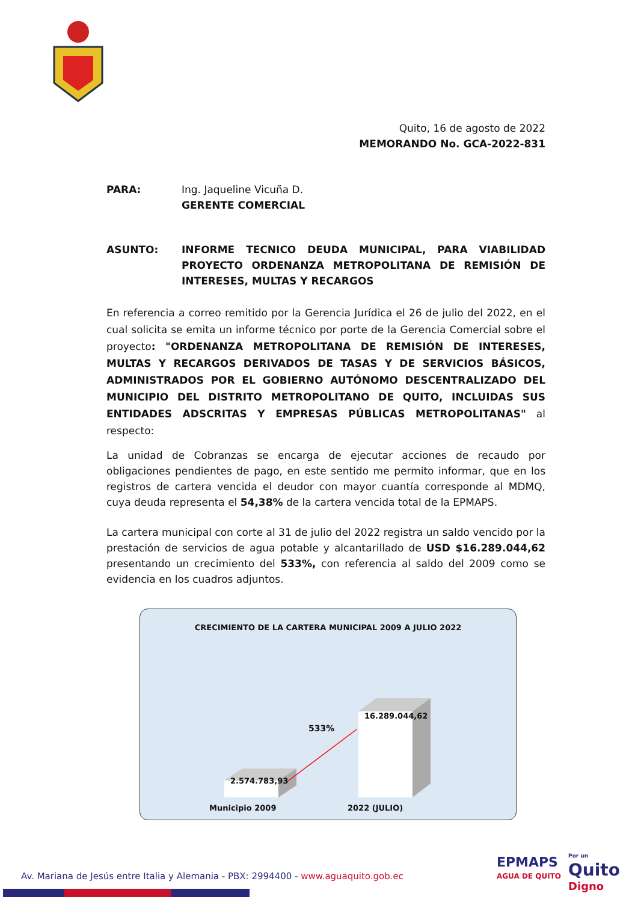Quito, 16 de agosto de 2022
MEMORANDO No. GCA-2022-831
PARA: Ing. Jaqueline Vicuña D.
GERENTE COMERCIAL
ASUNTO: INFORME TECNICO DEUDA MUNICIPAL, PARA VIABILIDAD PROYECTO ORDENANZA METROPOLITANA DE REMISIÓN DE INTERESES, MULTAS Y RECARGOS
En referencia a correo remitido por la Gerencia Jurídica el 26 de julio del 2022, en el cual solicita se emita un informe técnico por porte de la Gerencia Comercial sobre el proyecto: "ORDENANZA METROPOLITANA DE REMISIÓN DE INTERESES, MULTAS Y RECARGOS DERIVADOS DE TASAS Y DE SERVICIOS BÁSICOS, ADMINISTRADOS POR EL GOBIERNO AUTÓNOMO DESCENTRALIZADO DEL MUNICIPIO DEL DISTRITO METROPOLITANO DE QUITO, INCLUIDAS SUS ENTIDADES ADSCRITAS Y EMPRESAS PÚBLICAS METROPOLITANAS" al respecto:
La unidad de Cobranzas se encarga de ejecutar acciones de recaudo por obligaciones pendientes de pago, en este sentido me permito informar, que en los registros de cartera vencida el deudor con mayor cuantía corresponde al MDMQ, cuya deuda representa el 54,38% de la cartera vencida total de la EPMAPS.
La cartera municipal con corte al 31 de julio del 2022 registra un saldo vencido por la prestación de servicios de agua potable y alcantarillado de USD $16.289.044,62 presentando un crecimiento del 533%, con referencia al saldo del 2009 como se evidencia en los cuadros adjuntos.
CRECIMIENTO DE LA CARTERA MUNICIPAL 2009 A JULIO 2022
2.574.783,93
16.289.044,62
533%
Municipio 2009 2022 (JULIO)
EPMAPS
AGUA DE QUITO
Por un
Quito
Digno
Av. Mariana de Jesús entre Italia y Alemania - PBX: 2994400 - www.aguaquito.gob.ec